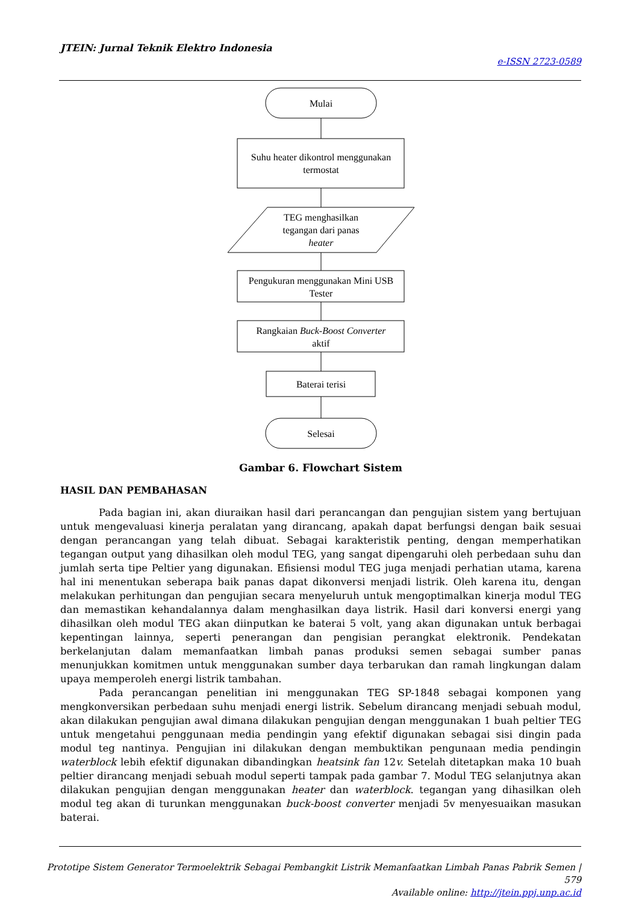JTEIN: Jurnal Teknik Elektro Indonesia
e-ISSN 2723-0589
Mulai
Suhu heater dikontrol menggunakan
termostat
TEG menghasilkan
tegangan dari panas
heater
Pengukuran menggunakan Mini USB
Tester
Rangkaian Buck-Boost Converter
aktif
Baterai terisi
Selesai
Gambar 6. Flowchart Sistem
HASIL DAN PEMBAHASAN
Pada bagian ini, akan diuraikan hasil dari perancangan dan pengujian sistem yang bertujuan untuk mengevaluasi kinerja peralatan yang dirancang, apakah dapat berfungsi dengan baik sesuai dengan perancangan yang telah dibuat. Sebagai karakteristik penting, dengan memperhatikan tegangan output yang dihasilkan oleh modul TEG, yang sangat dipengaruhi oleh perbedaan suhu dan jumlah serta tipe Peltier yang digunakan. Efisiensi modul TEG juga menjadi perhatian utama, karena hal ini menentukan seberapa baik panas dapat dikonversi menjadi listrik. Oleh karena itu, dengan melakukan perhitungan dan pengujian secara menyeluruh untuk mengoptimalkan kinerja modul TEG dan memastikan kehandalannya dalam menghasilkan daya listrik. Hasil dari konversi energi yang dihasilkan oleh modul TEG akan diinputkan ke baterai 5 volt, yang akan digunakan untuk berbagai kepentingan lainnya, seperti penerangan dan pengisian perangkat elektronik. Pendekatan berkelanjutan dalam memanfaatkan limbah panas produksi semen sebagai sumber panas menunjukkan komitmen untuk menggunakan sumber daya terbarukan dan ramah lingkungan dalam upaya memperoleh energi listrik tambahan.
Pada perancangan penelitian ini menggunakan TEG SP-1848 sebagai komponen yang mengkonversikan perbedaan suhu menjadi energi listrik. Sebelum dirancang menjadi sebuah modul, akan dilakukan pengujian awal dimana dilakukan pengujian dengan menggunakan 1 buah peltier TEG untuk mengetahui penggunaan media pendingin yang efektif digunakan sebagai sisi dingin pada modul teg nantinya. Pengujian ini dilakukan dengan membuktikan pengunaan media pendingin waterblock lebih efektif digunakan dibandingkan heatsink fan 12v. Setelah ditetapkan maka 10 buah peltier dirancang menjadi sebuah modul seperti tampak pada gambar 7. Modul TEG selanjutnya akan dilakukan pengujian dengan menggunakan heater dan waterblock. tegangan yang dihasilkan oleh modul teg akan di turunkan menggunakan buck-boost converter menjadi 5v menyesuaikan masukan baterai.
Prototipe Sistem Generator Termoelektrik Sebagai Pembangkit Listrik Memanfaatkan Limbah Panas Pabrik Semen | 579
Available online: http://jtein.ppj.unp.ac.id